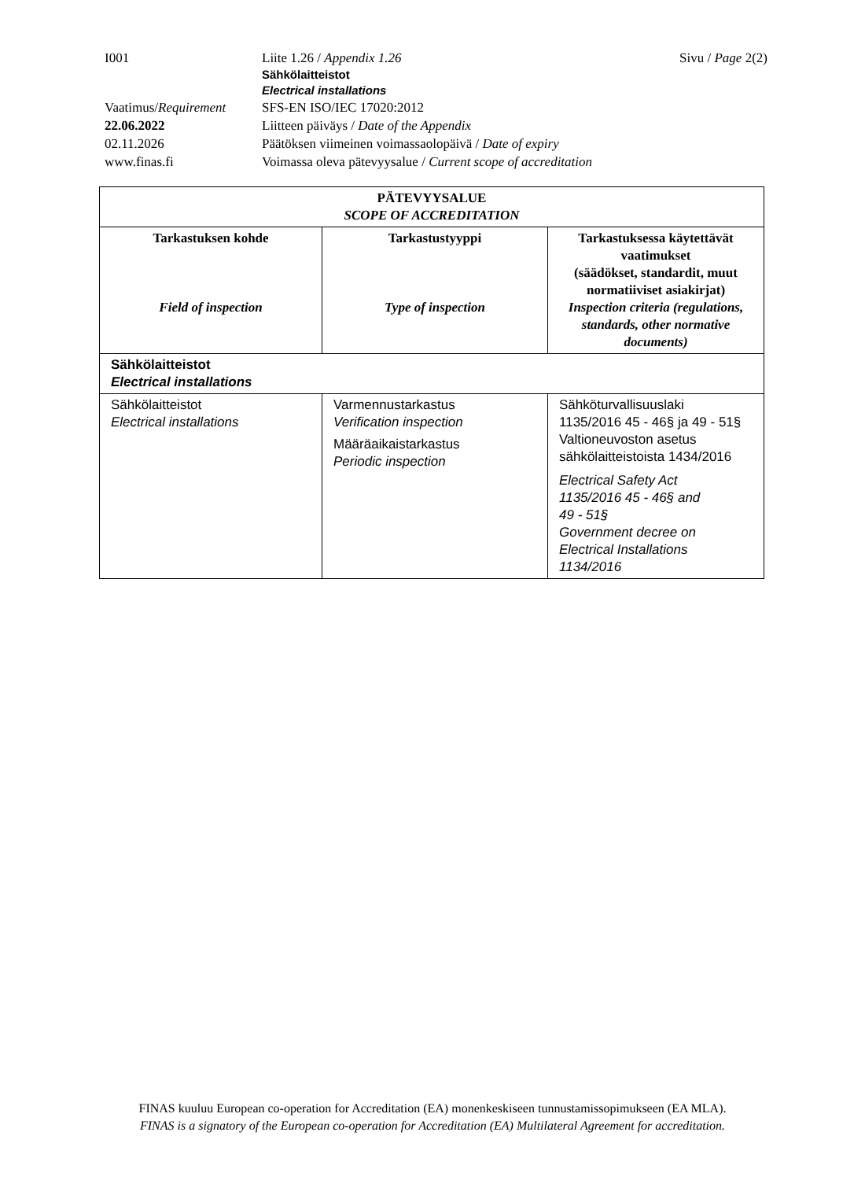I001 Liite 1.26 / Appendix 1.26 Sivu / Page 2(2)
Sähkölaitteistot
Electrical installations
Vaatimus/Requirement
SFS-EN ISO/IEC 17020:2012
22.06.2022 Liitteen päiväys / Date of the Appendix
02.11.2026 Päätöksen viimeinen voimassaolopäivä / Date of expiry
www.finas.fi Voimassa oleva pätevyysalue / Current scope of accreditation
| PÄTEVYYSALUE SCOPE OF ACCREDITATION | | |
| --- | --- | --- |
| Tarkastuksen kohde Field of inspection | Tarkastustyyppi Type of inspection | Tarkastuksessa käytettävät vaatimukset (säädökset, standardit, muut normatiiviset asiakirjat) Inspection criteria (regulations, standards, other normative documents) |
| Sähkölaitteistot Electrical installations | | |
| Sähkölaitteistot Electrical installations | Varmennustarkastus Verification inspection Määräaikaistarkastus Periodic inspection | Sähköturvallisuuslaki 1135/2016 45 - 46§ ja 49 - 51§ Valtioneuvoston asetus sähkölaitteistoista 1434/2016 Electrical Safety Act 1135/2016 45 - 46§ and 49 - 51§ Government decree on Electrical Installations 1134/2016 |
FINAS kuuluu European co-operation for Accreditation (EA) monenkeskiseen tunnustamissopimukseen (EA MLA).
FINAS is a signatory of the European co-operation for Accreditation (EA) Multilateral Agreement for accreditation.